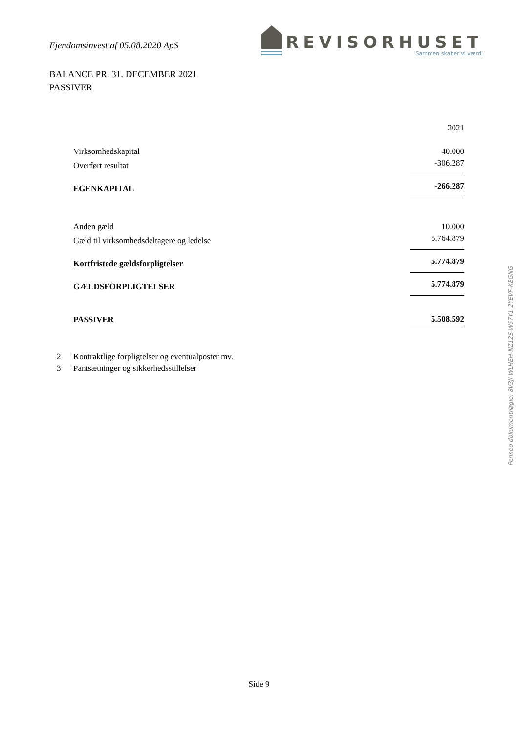Ejendomsinvest af 05.08.2020 ApS
REVISORHUSET
Sammen skaber vi værdi
BALANCE PR. 31. DECEMBER 2021
PASSIVER
| | 2021 |
| Virksomhedskapital | 40.000 |
| Overført resultat | -306.287 |
| EGENKAPITAL | -266.287 |
| Anden gæld | 10.000 |
| Gæld til virksomhedsdeltagere og ledelse | 5.764.879 |
| Kortfristede gældsforpligtelser | 5.774.879 |
| GÆLDSFORPLIGTELSER | 5.774.879 |
| PASSIVER | 5.508.592 |
2 Kontraktlige forpligtelser og eventualposter mv.
3 Pantsætninger og sikkerhedsstillelser
Penneo dokumentnøgle: 8V3JI-WLHEH-NZ12S-W57Y1-2YEVF-KBGNG
Side 9